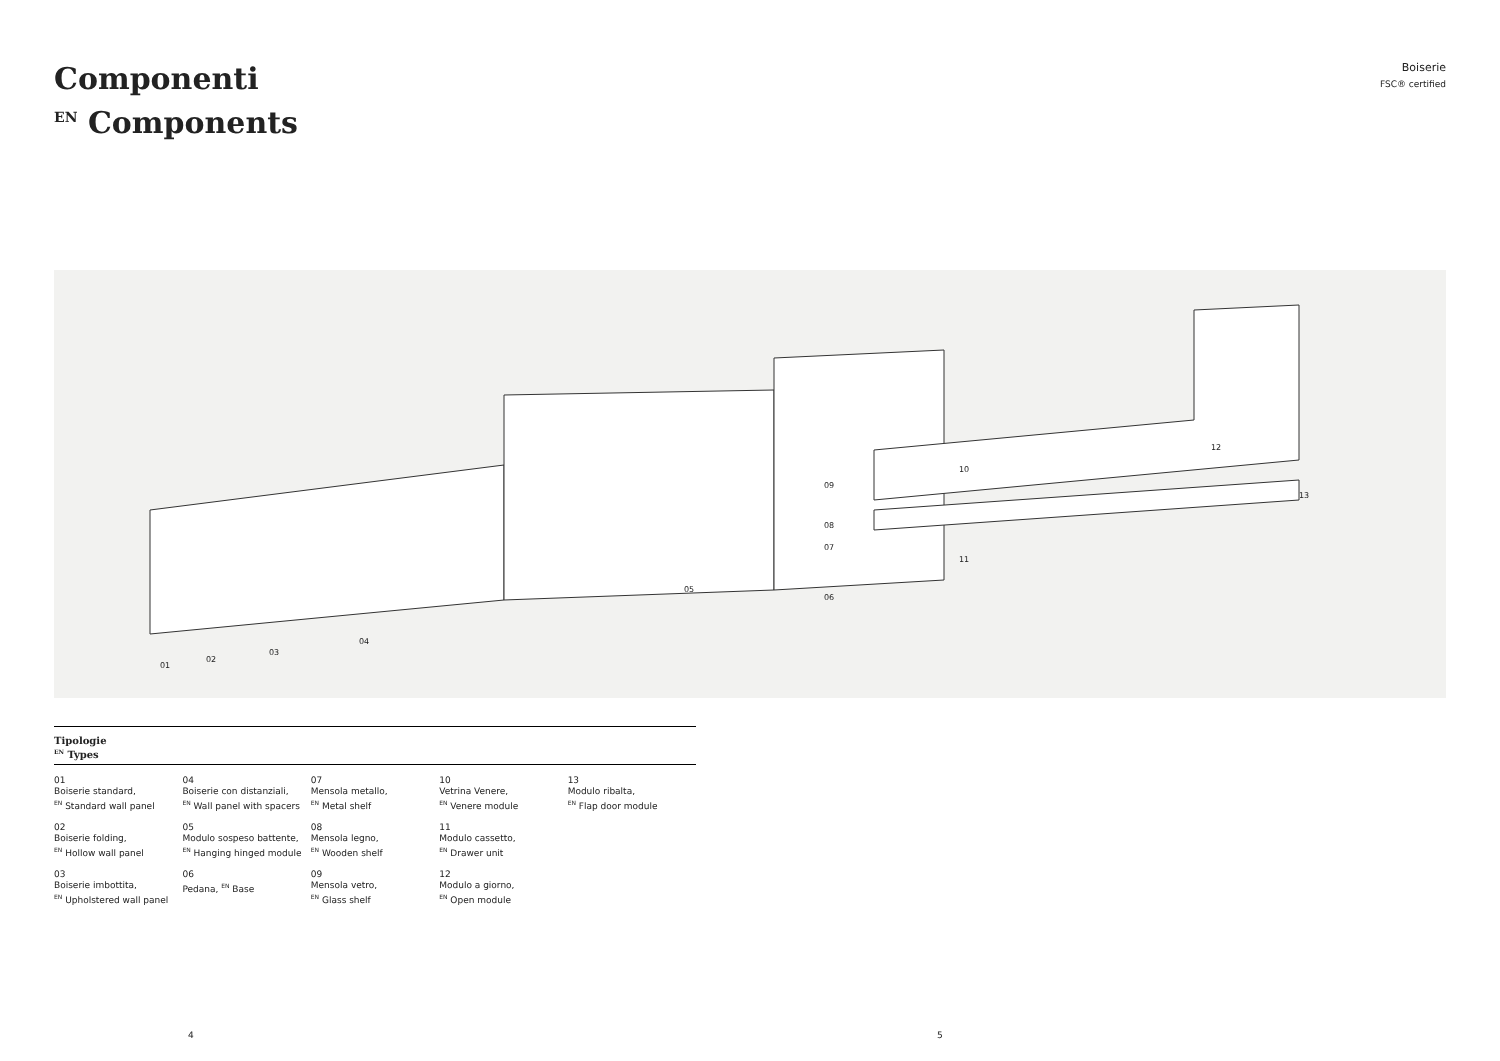Componenti
<sup>EN</sup> Components
Boiserie
FSC® certified
01
02
03
04
05
06
07
08
09
10
11
12
13
Tipologie
<sup>EN</sup> Types
01
Boiserie standard,
<sup>EN</sup> Standard wall panel
02
Boiserie folding,
<sup>EN</sup> Hollow wall panel
03
Boiserie imbottita,
<sup>EN</sup> Upholstered wall panel
04
Boiserie con distanziali,
<sup>EN</sup> Wall panel with spacers
05
Modulo sospeso battente,
<sup>EN</sup> Hanging hinged module
06
Pedana, <sup>EN</sup> Base
07
Mensola metallo,
<sup>EN</sup> Metal shelf
08
Mensola legno,
<sup>EN</sup> Wooden shelf
09
Mensola vetro,
<sup>EN</sup> Glass shelf
10
Vetrina Venere,
<sup>EN</sup> Venere module
11
Modulo cassetto,
<sup>EN</sup> Drawer unit
12
Modulo a giorno,
<sup>EN</sup> Open module
13
Modulo ribalta,
<sup>EN</sup> Flap door module
4 5